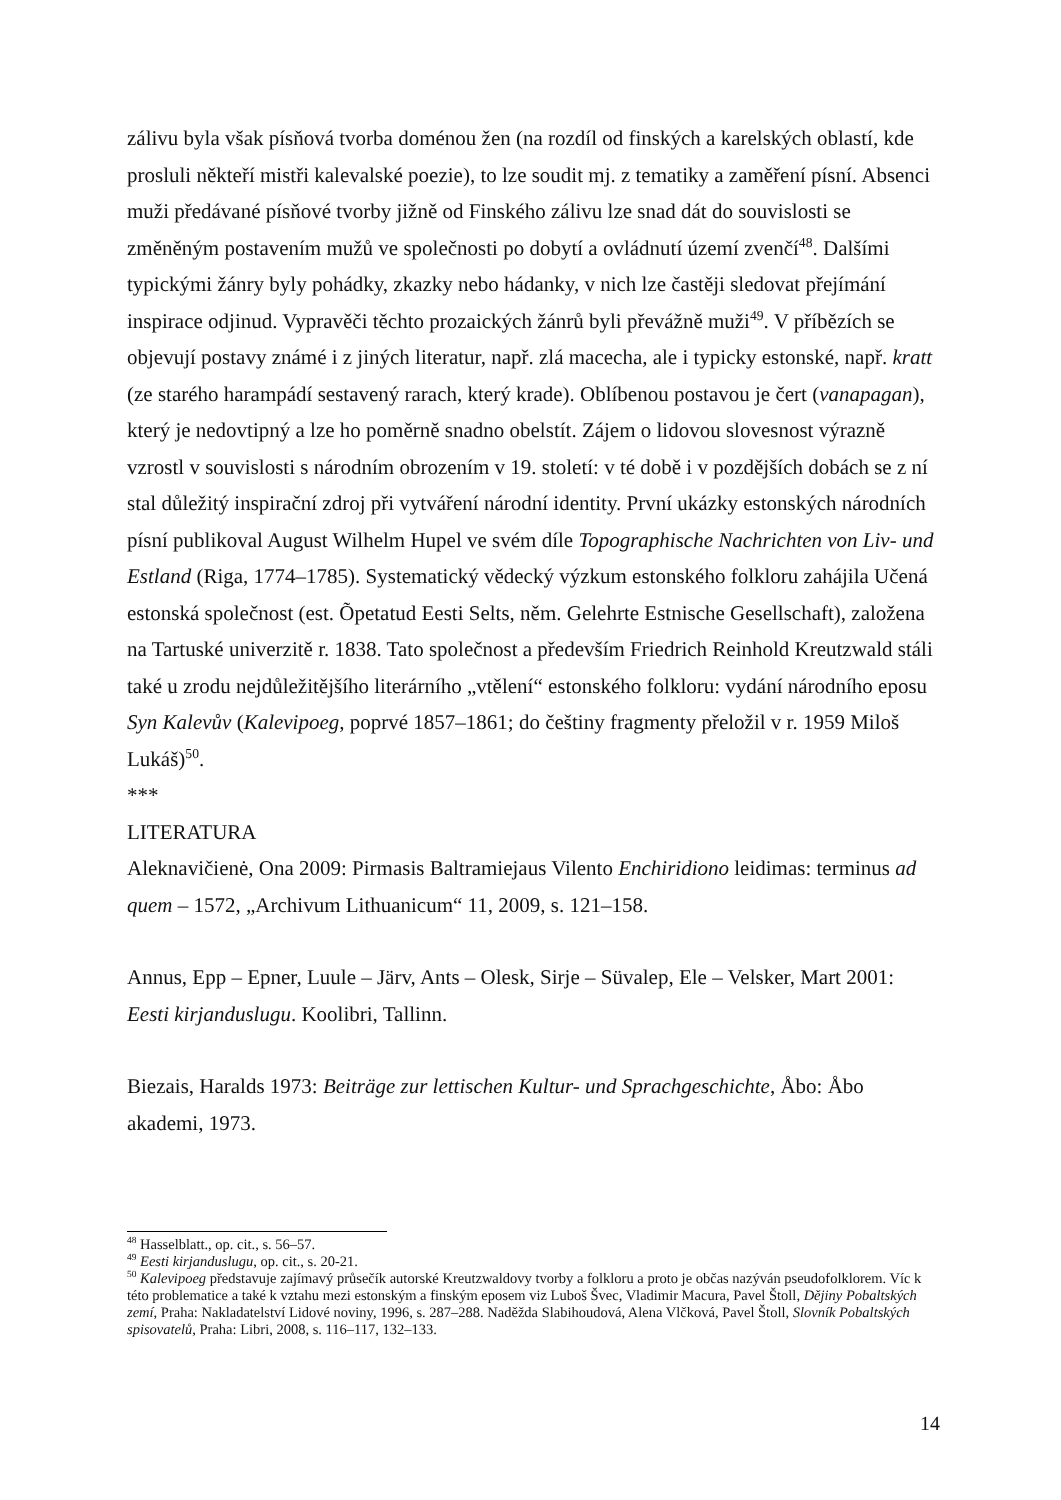zálivu byla však písňová tvorba doménou žen (na rozdíl od finských a karelských oblastí, kde prosluli někteří mistři kalevalské poezie), to lze soudit mj. z tematiky a zaměření písní. Absenci muži předávané písňové tvorby jižně od Finského zálivu lze snad dát do souvislosti se změněným postavením mužů ve společnosti po dobytí a ovládnutí území zvenčí<sup>48</sup>. Dalšími typickými žánry byly pohádky, zkazky nebo hádanky, v nich lze častěji sledovat přejímání inspirace odjinud. Vypravěči těchto prozaických žánrů byli převážně muži<sup>49</sup>. V příbězích se objevují postavy známé i z jiných literatur, např. zlá macecha, ale i typicky estonské, např. kratt (ze starého harampádí sestavený rarach, který krade). Oblíbenou postavou je čert (vanapagan), který je nedovtipný a lze ho poměrně snadno obelstít. Zájem o lidovou slovesnost výrazně vzrostl v souvislosti s národním obrozením v 19. století: v té době i v pozdějších dobách se z ní stal důležitý inspirační zdroj při vytváření národní identity. První ukázky estonských národních písní publikoval August Wilhelm Hupel ve svém díle Topographische Nachrichten von Liv- und Estland (Riga, 1774–1785). Systematický vědecký výzkum estonského folkloru zahájila Učená estonská společnost (est. Õpetatud Eesti Selts, něm. Gelehrte Estnische Gesellschaft), založena na Tartuské univerzitě r. 1838. Tato společnost a především Friedrich Reinhold Kreutzwald stáli také u zrodu nejdůležitějšího literárního „vtělení“ estonského folkloru: vydání národního eposu Syn Kalevův (Kalevipoeg, poprvé 1857–1861; do češtiny fragmenty přeložil v r. 1959 Miloš Lukáš)<sup>50</sup>.
***
LITERATURA
Aleknavičienė, Ona 2009: Pirmasis Baltramiejaus Vilento Enchiridiono leidimas: terminus ad quem – 1572, „Archivum Lithuanicum“ 11, 2009, s. 121–158.
Annus, Epp – Epner, Luule – Järv, Ants – Olesk, Sirje – Süvalep, Ele – Velsker, Mart 2001: Eesti kirjanduslugu. Koolibri, Tallinn.
Biezais, Haralds 1973: Beiträge zur lettischen Kultur- und Sprachgeschichte, Åbo: Åbo akademi, 1973.
<sup>48</sup> Hasselblatt., op. cit., s. 56–57.
<sup>49</sup> Eesti kirjanduslugu, op. cit., s. 20-21.
<sup>50</sup> Kalevipoeg představuje zajímavý průsečík autorské Kreutzwaldovy tvorby a folkloru a proto je občas nazýván pseudofolklorem. Víc k této problematice a také k vztahu mezi estonským a finským eposem viz Luboš Švec, Vladimir Macura, Pavel Štoll, Dějiny Pobaltských zemí, Praha: Nakladatelství Lidové noviny, 1996, s. 287–288. Naděžda Slabihoudová, Alena Vlčková, Pavel Štoll, Slovník Pobaltských spisovatelů, Praha: Libri, 2008, s. 116–117, 132–133.
14